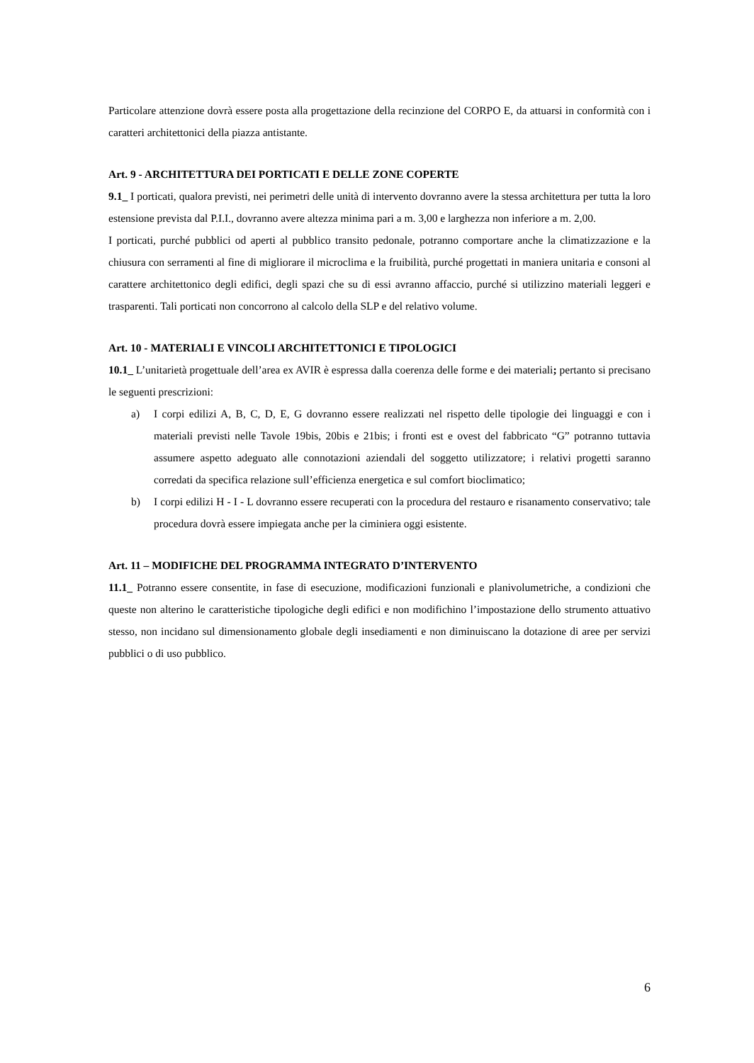Particolare attenzione dovrà essere posta alla progettazione della recinzione del CORPO E, da attuarsi in conformità con i caratteri architettonici della piazza antistante.
Art. 9 - ARCHITETTURA DEI PORTICATI E DELLE ZONE COPERTE
9.1_ I porticati, qualora previsti, nei perimetri delle unità di intervento dovranno avere la stessa architettura per tutta la loro estensione prevista dal P.I.I., dovranno avere altezza minima pari a m. 3,00 e larghezza non inferiore a m. 2,00.
I porticati, purché pubblici od aperti al pubblico transito pedonale, potranno comportare anche la climatizzazione e la chiusura con serramenti al fine di migliorare il microclima e la fruibilità, purché progettati in maniera unitaria e consoni al carattere architettonico degli edifici, degli spazi che su di essi avranno affaccio, purché si utilizzino materiali leggeri e trasparenti. Tali porticati non concorrono al calcolo della SLP e del relativo volume.
Art. 10 - MATERIALI E VINCOLI ARCHITETTONICI E TIPOLOGICI
10.1_ L’unitarietà progettuale dell’area ex AVIR è espressa dalla coerenza delle forme e dei materiali; pertanto si precisano le seguenti prescrizioni:
a) I corpi edilizi A, B, C, D, E, G dovranno essere realizzati nel rispetto delle tipologie dei linguaggi e con i materiali previsti nelle Tavole 19bis, 20bis e 21bis; i fronti est e ovest del fabbricato “G” potranno tuttavia assumere aspetto adeguato alle connotazioni aziendali del soggetto utilizzatore; i relativi progetti saranno corredati da specifica relazione sull’efficienza energetica e sul comfort bioclimatico;
b) I corpi edilizi H - I - L dovranno essere recuperati con la procedura del restauro e risanamento conservativo; tale procedura dovrà essere impiegata anche per la ciminiera oggi esistente.
Art. 11 – MODIFICHE DEL PROGRAMMA INTEGRATO D’INTERVENTO
11.1_ Potranno essere consentite, in fase di esecuzione, modificazioni funzionali e planivolumetriche, a condizioni che queste non alterino le caratteristiche tipologiche degli edifici e non modifichino l’impostazione dello strumento attuativo stesso, non incidano sul dimensionamento globale degli insediamenti e non diminuiscano la dotazione di aree per servizi pubblici o di uso pubblico.
6